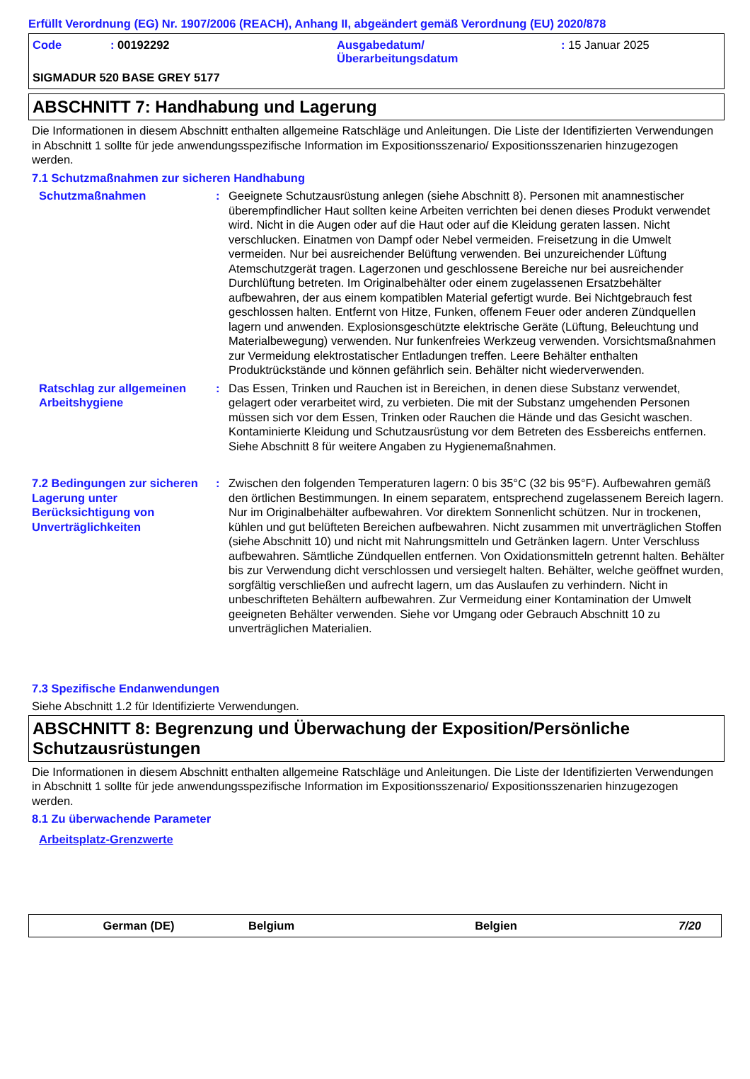Erfüllt Verordnung (EG) Nr. 1907/2006 (REACH), Anhang II, abgeändert gemäß Verordnung (EU) 2020/878
Code : 00192292 Ausgabedatum/
Überarbeitungsdatum
: 15 Januar 2025
SIGMADUR 520 BASE GREY 5177
ABSCHNITT 7: Handhabung und Lagerung
Die Informationen in diesem Abschnitt enthalten allgemeine Ratschläge und Anleitungen. Die Liste der Identifizierten Verwendungen in Abschnitt 1 sollte für jede anwendungsspezifische Information im Expositionsszenario/ Expositionsszenarien hinzugezogen werden.
7.1 Schutzmaßnahmen zur sicheren Handhabung
Schutzmaßnahmen : Geeignete Schutzausrüstung anlegen (siehe Abschnitt 8). Personen mit anamnestischer überempfindlicher Haut sollten keine Arbeiten verrichten bei denen dieses Produkt verwendet wird. Nicht in die Augen oder auf die Haut oder auf die Kleidung geraten lassen. Nicht verschlucken. Einatmen von Dampf oder Nebel vermeiden. Freisetzung in die Umwelt vermeiden. Nur bei ausreichender Belüftung verwenden. Bei unzureichender Lüftung Atemschutzgerät tragen. Lagerzonen und geschlossene Bereiche nur bei ausreichender Durchlüftung betreten. Im Originalbehälter oder einem zugelassenen Ersatzbehälter aufbewahren, der aus einem kompatiblen Material gefertigt wurde. Bei Nichtgebrauch fest geschlossen halten. Entfernt von Hitze, Funken, offenem Feuer oder anderen Zündquellen lagern und anwenden. Explosionsgeschützte elektrische Geräte (Lüftung, Beleuchtung und Materialbewegung) verwenden. Nur funkenfreies Werkzeug verwenden. Vorsichtsmaßnahmen zur Vermeidung elektrostatischer Entladungen treffen. Leere Behälter enthalten Produktrückstände und können gefährlich sein. Behälter nicht wiederverwenden.
Ratschlag zur allgemeinen Arbeitshygiene
: Das Essen, Trinken und Rauchen ist in Bereichen, in denen diese Substanz verwendet, gelagert oder verarbeitet wird, zu verbieten. Die mit der Substanz umgehenden Personen müssen sich vor dem Essen, Trinken oder Rauchen die Hände und das Gesicht waschen. Kontaminierte Kleidung und Schutzausrüstung vor dem Betreten des Essbereichs entfernen. Siehe Abschnitt 8 für weitere Angaben zu Hygienemaßnahmen.
7.2 Bedingungen zur sicheren Lagerung unter Berücksichtigung von Unverträglichkeiten
: Zwischen den folgenden Temperaturen lagern: 0 bis 35°C (32 bis 95°F). Aufbewahren gemäß den örtlichen Bestimmungen. In einem separatem, entsprechend zugelassenem Bereich lagern. Nur im Originalbehälter aufbewahren. Vor direktem Sonnenlicht schützen. Nur in trockenen, kühlen und gut belüfteten Bereichen aufbewahren. Nicht zusammen mit unverträglichen Stoffen (siehe Abschnitt 10) und nicht mit Nahrungsmitteln und Getränken lagern. Unter Verschluss aufbewahren. Sämtliche Zündquellen entfernen. Von Oxidationsmitteln getrennt halten. Behälter bis zur Verwendung dicht verschlossen und versiegelt halten. Behälter, welche geöffnet wurden, sorgfältig verschließen und aufrecht lagern, um das Auslaufen zu verhindern. Nicht in unbeschrifteten Behältern aufbewahren. Zur Vermeidung einer Kontamination der Umwelt geeigneten Behälter verwenden. Siehe vor Umgang oder Gebrauch Abschnitt 10 zu unverträglichen Materialien.
7.3 Spezifische Endanwendungen
Siehe Abschnitt 1.2 für Identifizierte Verwendungen.
ABSCHNITT 8: Begrenzung und Überwachung der Exposition/Persönliche Schutzausrüstungen
Die Informationen in diesem Abschnitt enthalten allgemeine Ratschläge und Anleitungen. Die Liste der Identifizierten Verwendungen in Abschnitt 1 sollte für jede anwendungsspezifische Information im Expositionsszenario/ Expositionsszenarien hinzugezogen werden.
8.1 Zu überwachende Parameter
Arbeitsplatz-Grenzwerte
German (DE) Belgium Belgien 7/20